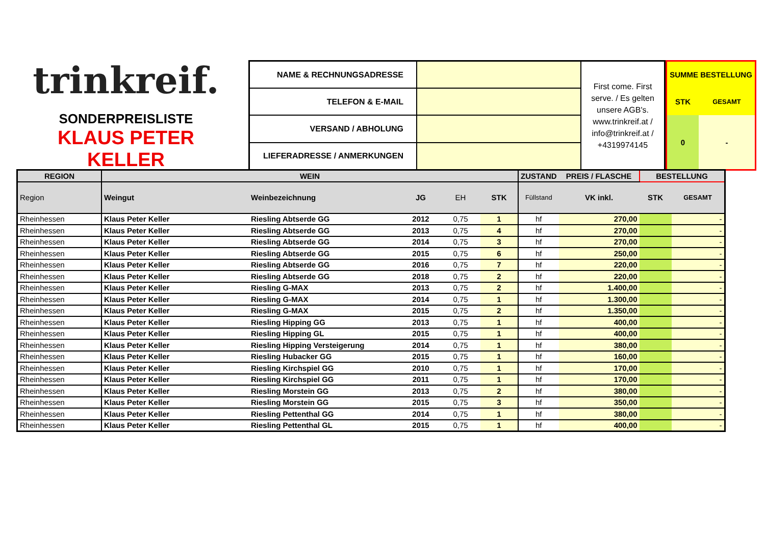trinkreif.
SONDERPREISLISTE
KLAUS PETER KELLER
| NAME & RECHNUNGSADRESSE | | First come. First serve. / Es gelten unsere AGB's. www.trinkreif.at / info@trinkreif.at / +4319974145 |
| TELEFON & E-MAIL | | |
| VERSAND / ABHOLUNG | | |
| LIEFERADRESSE / ANMERKUNGEN | | |
| SUMME BESTELLUNG | |
| STK | GESAMT |
| 0 | - |
| REGION | WEIN | | | | | ZUSTAND | PREIS / FLASCHE | BESTELLUNG | |
| --- | --- | --- | --- | --- | --- | --- | --- | --- | --- |
| Region | Weingut | Weinbezeichnung | JG | EH | STK | Füllstand | VK inkl. | STK | GESAMT |
| Rheinhessen | Klaus Peter Keller | Riesling Abtserde GG | 2012 | 0,75 | 1 | hf | 270,00 | | - |
| Rheinhessen | Klaus Peter Keller | Riesling Abtserde GG | 2013 | 0,75 | 4 | hf | 270,00 | | - |
| Rheinhessen | Klaus Peter Keller | Riesling Abtserde GG | 2014 | 0,75 | 3 | hf | 270,00 | | - |
| Rheinhessen | Klaus Peter Keller | Riesling Abtserde GG | 2015 | 0,75 | 6 | hf | 250,00 | | - |
| Rheinhessen | Klaus Peter Keller | Riesling Abtserde GG | 2016 | 0,75 | 7 | hf | 220,00 | | - |
| Rheinhessen | Klaus Peter Keller | Riesling Abtserde GG | 2018 | 0,75 | 2 | hf | 220,00 | | - |
| Rheinhessen | Klaus Peter Keller | Riesling G-MAX | 2013 | 0,75 | 2 | hf | 1.400,00 | | - |
| Rheinhessen | Klaus Peter Keller | Riesling G-MAX | 2014 | 0,75 | 1 | hf | 1.300,00 | | - |
| Rheinhessen | Klaus Peter Keller | Riesling G-MAX | 2015 | 0,75 | 2 | hf | 1.350,00 | | - |
| Rheinhessen | Klaus Peter Keller | Riesling Hipping GG | 2013 | 0,75 | 1 | hf | 400,00 | | - |
| Rheinhessen | Klaus Peter Keller | Riesling Hipping GL | 2015 | 0,75 | 1 | hf | 400,00 | | - |
| Rheinhessen | Klaus Peter Keller | Riesling Hipping Versteigerung | 2014 | 0,75 | 1 | hf | 380,00 | | - |
| Rheinhessen | Klaus Peter Keller | Riesling Hubacker GG | 2015 | 0,75 | 1 | hf | 160,00 | | - |
| Rheinhessen | Klaus Peter Keller | Riesling Kirchspiel GG | 2010 | 0,75 | 1 | hf | 170,00 | | - |
| Rheinhessen | Klaus Peter Keller | Riesling Kirchspiel GG | 2011 | 0,75 | 1 | hf | 170,00 | | - |
| Rheinhessen | Klaus Peter Keller | Riesling Morstein GG | 2013 | 0,75 | 2 | hf | 380,00 | | - |
| Rheinhessen | Klaus Peter Keller | Riesling Morstein GG | 2015 | 0,75 | 3 | hf | 350,00 | | - |
| Rheinhessen | Klaus Peter Keller | Riesling Pettenthal GG | 2014 | 0,75 | 1 | hf | 380,00 | | - |
| Rheinhessen | Klaus Peter Keller | Riesling Pettenthal GL | 2015 | 0,75 | 1 | hf | 400,00 | | - |